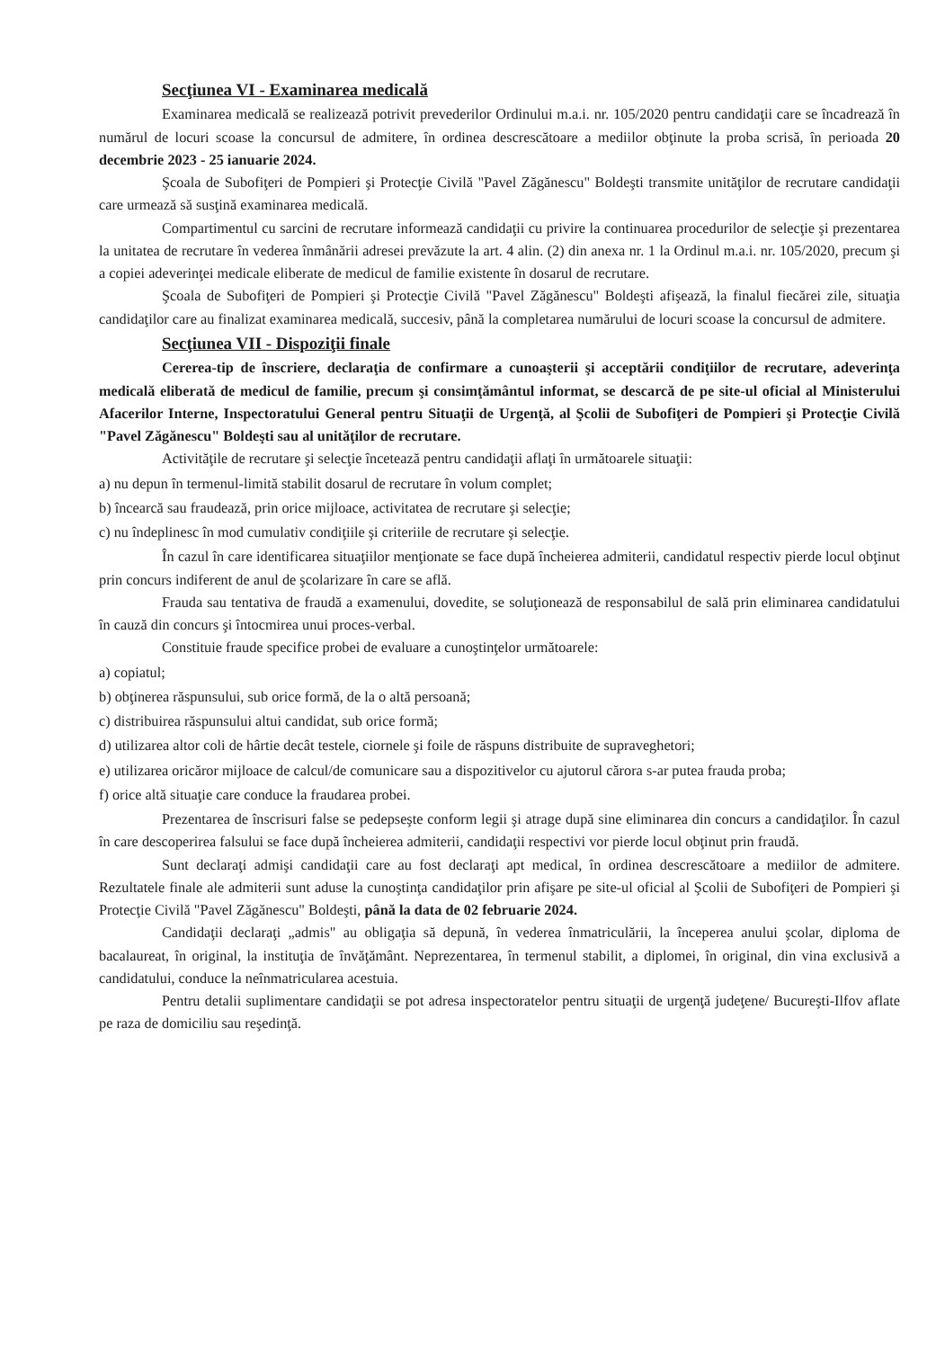Secţiunea VI - Examinarea medicală
Examinarea medicală se realizează potrivit prevederilor Ordinului m.a.i. nr. 105/2020 pentru candidaţii care se încadrează în numărul de locuri scoase la concursul de admitere, în ordinea descrescătoare a mediilor obţinute la proba scrisă, în perioada 20 decembrie 2023 - 25 ianuarie 2024.
Şcoala de Subofiţeri de Pompieri şi Protecţie Civilă "Pavel Zăgănescu" Boldeşti transmite unităţilor de recrutare candidaţii care urmează să susţină examinarea medicală.
Compartimentul cu sarcini de recrutare informează candidaţii cu privire la continuarea procedurilor de selecţie şi prezentarea la unitatea de recrutare în vederea înmânării adresei prevăzute la art. 4 alin. (2) din anexa nr. 1 la Ordinul m.a.i. nr. 105/2020, precum şi a copiei adeverinţei medicale eliberate de medicul de familie existente în dosarul de recrutare.
Şcoala de Subofiţeri de Pompieri şi Protecţie Civilă "Pavel Zăgănescu" Boldeşti afişează, la finalul fiecărei zile, situaţia candidaţilor care au finalizat examinarea medicală, succesiv, până la completarea numărului de locuri scoase la concursul de admitere.
Secţiunea VII - Dispoziţii finale
Cererea-tip de înscriere, declaraţia de confirmare a cunoaşterii şi acceptării condiţiilor de recrutare, adeverinţa medicală eliberată de medicul de familie, precum şi consimţământul informat, se descarcă de pe site-ul oficial al Ministerului Afacerilor Interne, Inspectoratului General pentru Situaţii de Urgenţă, al Şcolii de Subofiţeri de Pompieri şi Protecţie Civilă "Pavel Zăgănescu" Boldeşti sau al unităţilor de recrutare.
Activităţile de recrutare şi selecţie încetează pentru candidaţii aflaţi în următoarele situaţii:
a) nu depun în termenul-limită stabilit dosarul de recrutare în volum complet;
b) încearcă sau fraudează, prin orice mijloace, activitatea de recrutare şi selecţie;
c) nu îndeplinesc în mod cumulativ condiţiile şi criteriile de recrutare şi selecţie.
În cazul în care identificarea situaţiilor menţionate se face după încheierea admiterii, candidatul respectiv pierde locul obţinut prin concurs indiferent de anul de şcolarizare în care se află.
Frauda sau tentativa de fraudă a examenului, dovedite, se soluţionează de responsabilul de sală prin eliminarea candidatului în cauză din concurs şi întocmirea unui proces-verbal.
Constituie fraude specifice probei de evaluare a cunoştinţelor următoarele:
a) copiatul;
b) obţinerea răspunsului, sub orice formă, de la o altă persoană;
c) distribuirea răspunsului altui candidat, sub orice formă;
d) utilizarea altor coli de hârtie decât testele, ciornele şi foile de răspuns distribuite de supraveghetori;
e) utilizarea oricăror mijloace de calcul/de comunicare sau a dispozitivelor cu ajutorul cărora s-ar putea frauda proba;
f) orice altă situaţie care conduce la fraudarea probei.
Prezentarea de înscrisuri false se pedepseşte conform legii şi atrage după sine eliminarea din concurs a candidaţilor. În cazul în care descoperirea falsului se face după încheierea admiterii, candidaţii respectivi vor pierde locul obţinut prin fraudă.
Sunt declaraţi admişi candidaţii care au fost declaraţi apt medical, în ordinea descrescătoare a mediilor de admitere. Rezultatele finale ale admiterii sunt aduse la cunoştinţa candidaţilor prin afişare pe site-ul oficial al Şcolii de Subofiţeri de Pompieri şi Protecţie Civilă "Pavel Zăgănescu" Boldeşti, până la data de 02 februarie 2024.
Candidaţii declaraţi „admis" au obligaţia să depună, în vederea înmatriculării, la începerea anului şcolar, diploma de bacalaureat, în original, la instituţia de învăţământ. Neprezentarea, în termenul stabilit, a diplomei, în original, din vina exclusivă a candidatului, conduce la neînmatricularea acestuia.
Pentru detalii suplimentare candidaţii se pot adresa inspectoratelor pentru situaţii de urgenţă judeţene/ Bucureşti-Ilfov aflate pe raza de domiciliu sau reşedinţă.